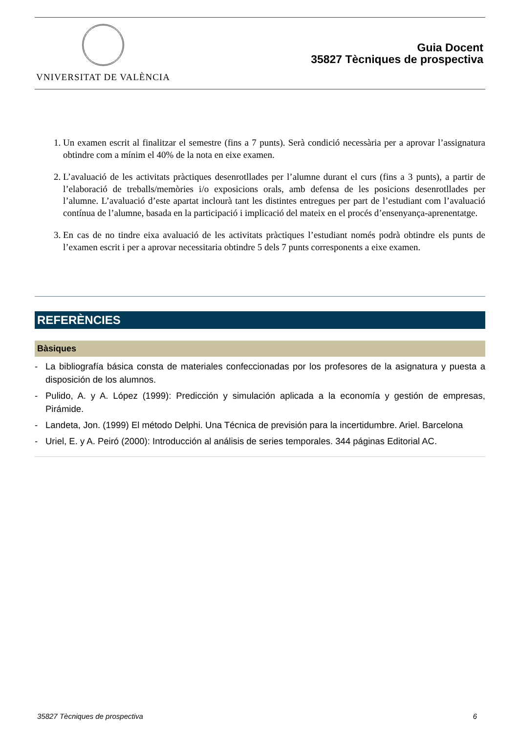VNIVERSITAT DE VALÈNCIA
Guia Docent
35827 Tècniques de prospectiva
1. Un examen escrit al finalitzar el semestre (fins a 7 punts). Serà condició necessària per a aprovar l’assignatura obtindre com a mínim el 40% de la nota en eixe examen.
2. L’avaluació de les activitats pràctiques desenrotllades per l’alumne durant el curs (fins a 3 punts), a partir de l’elaboració de treballs/memòries i/o exposicions orals, amb defensa de les posicions desenrotllades per l’alumne. L’avaluació d’este apartat inclourà tant les distintes entregues per part de l’estudiant com l’avaluació contínua de l’alumne, basada en la participació i implicació del mateix en el procés d’ensenyança-aprenentatge.
3. En cas de no tindre eixa avaluació de les activitats pràctiques l’estudiant només podrà obtindre els punts de l’examen escrit i per a aprovar necessitaria obtindre 5 dels 7 punts corresponents a eixe examen.
REFERÈNCIES
Bàsiques
- La bibliografía básica consta de materiales confeccionadas por los profesores de la asignatura y puesta a disposición de los alumnos.
- Pulido, A. y A. López (1999): Predicción y simulación aplicada a la economía y gestión de empresas, Pirámide.
- Landeta, Jon. (1999) El método Delphi. Una Técnica de previsión para la incertidumbre. Ariel. Barcelona
- Uriel, E. y A. Peiró (2000): Introducción al análisis de series temporales. 344 páginas Editorial AC.
35827 Tècniques de prospectiva 6